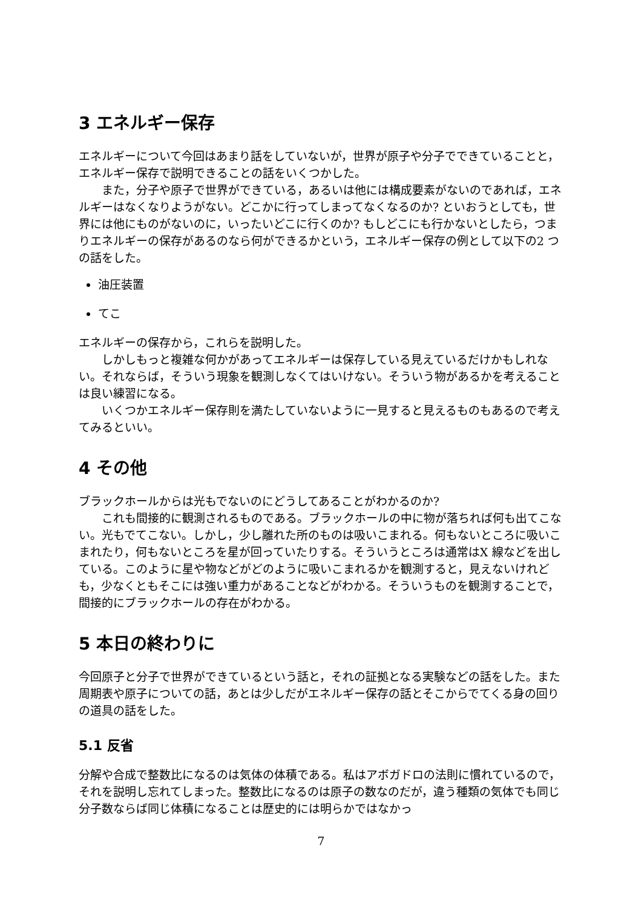3 エネルギー保存
エネルギーについて今回はあまり話をしていないが，世界が原子や分子でできていることと，エネルギー保存で説明できることの話をいくつかした。
また，分子や原子で世界ができている，あるいは他には構成要素がないのであれば，エネルギーはなくなりようがない。どこかに行ってしまってなくなるのか? といおうとしても，世界には他にものがないのに，いったいどこに行くのか? もしどこにも行かないとしたら，つまりエネルギーの保存があるのなら何ができるかという，エネルギー保存の例として以下の2 つの話をした。
油圧装置
てこ
エネルギーの保存から，これらを説明した。
しかしもっと複雑な何かがあってエネルギーは保存している見えているだけかもしれない。それならば，そういう現象を観測しなくてはいけない。そういう物があるかを考えることは良い練習になる。
いくつかエネルギー保存則を満たしていないように一見すると見えるものもあるので考えてみるといい。
4 その他
ブラックホールからは光もでないのにどうしてあることがわかるのか?
これも間接的に観測されるものである。ブラックホールの中に物が落ちれば何も出てこない。光もでてこない。しかし，少し離れた所のものは吸いこまれる。何もないところに吸いこまれたり，何もないところを星が回っていたりする。そういうところは通常はX 線などを出している。このように星や物などがどのように吸いこまれるかを観測すると，見えないけれども，少なくともそこには強い重力があることなどがわかる。そういうものを観測することで，間接的にブラックホールの存在がわかる。
5 本日の終わりに
今回原子と分子で世界ができているという話と，それの証拠となる実験などの話をした。また周期表や原子についての話，あとは少しだがエネルギー保存の話とそこからでてくる身の回りの道具の話をした。
5.1 反省
分解や合成で整数比になるのは気体の体積である。私はアボガドロの法則に慣れているので，それを説明し忘れてしまった。整数比になるのは原子の数なのだが，違う種類の気体でも同じ分子数ならば同じ体積になることは歴史的には明らかではなかっ
7